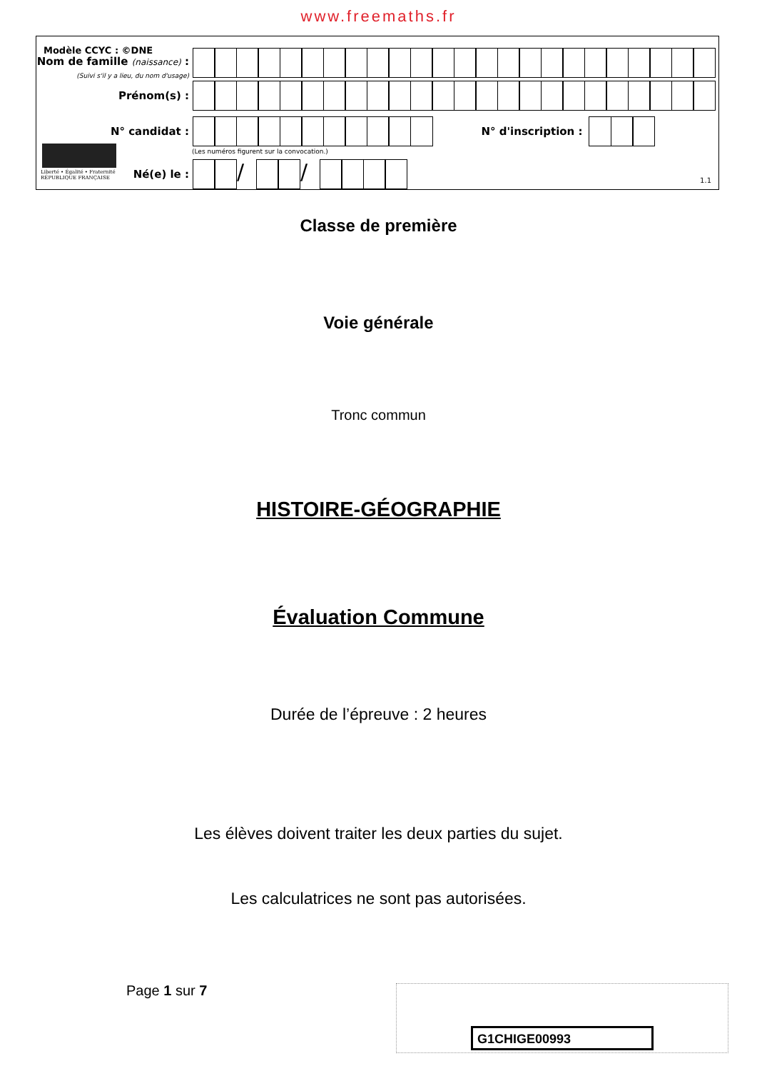www.freemaths.fr
Modèle CCYC : ©DNE
Nom de famille (naissance) :
(Suivi s'il y a lieu, du nom d'usage)
Prénom(s) :
N° candidat : N° d'inscription :
(Les numéros figurent sur la convocation.)
Liberté • Égalité • Fraternité
RÉPUBLIQUE FRANÇAISE
Né(e) le :
/ /
1.1
Classe de première
Voie générale
Tronc commun
HISTOIRE-GÉOGRAPHIE
Évaluation Commune
Durée de l’épreuve : 2 heures
Les élèves doivent traiter les deux parties du sujet.
Les calculatrices ne sont pas autorisées.
Page 1 sur 7
G1CHIGE00993